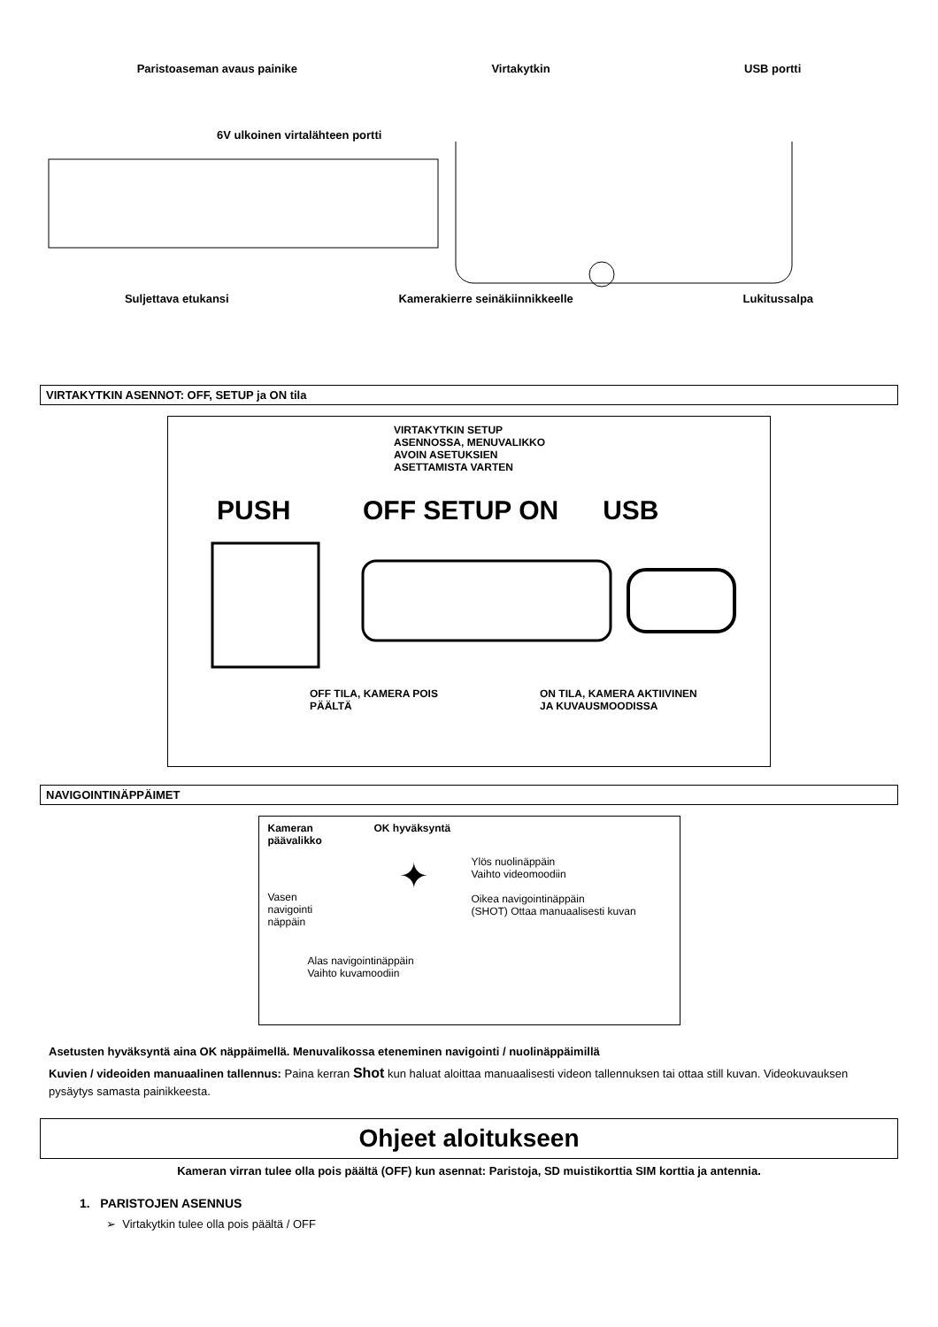Paristoaseman avaus painike Virtakytkin USB portti
6V ulkoinen virtalähteen portti
Suljettava etukansi Kamerakierre seinäkiinnikkeelle Lukitussalpa
VIRTAKYTKIN ASENNOT: OFF, SETUP ja ON tila
VIRTAKYTKIN SETUP
ASENNOSSA, MENUVALIKKO
AVOIN ASETUKSIEN
ASETTAMISTA VARTEN
PUSH OFF SETUP ON USB
OFF TILA, KAMERA POIS
PÄÄLTÄ ON TILA, KAMERA AKTIIVINEN
JA KUVAUSMOODISSA
NAVIGOINTINÄPPÄIMET
Kameran
päävalikko OK hyväksyntä
Vasen
navigointi
näppäin ✦ Ylös nuolinäppäin
Vaihto videomoodiin
Oikea navigointinäppäin
(SHOT) Ottaa manuaalisesti kuvan
Alas navigointinäppäin
Vaihto kuvamoodiin
Asetusten hyväksyntä aina OK näppäimellä. Menuvalikossa eteneminen navigointi / nuolinäppäimillä
Kuvien / videoiden manuaalinen tallennus: Paina kerran Shot kun haluat aloittaa manuaalisesti videon tallennuksen tai ottaa still kuvan. Videokuvauksen pysäytys samasta painikkeesta.
Ohjeet aloitukseen
Kameran virran tulee olla pois päältä (OFF) kun asennat: Paristoja, SD muistikorttia SIM korttia ja antennia.
1. PARISTOJEN ASENNUS
➢ Virtakytkin tulee olla pois päältä / OFF